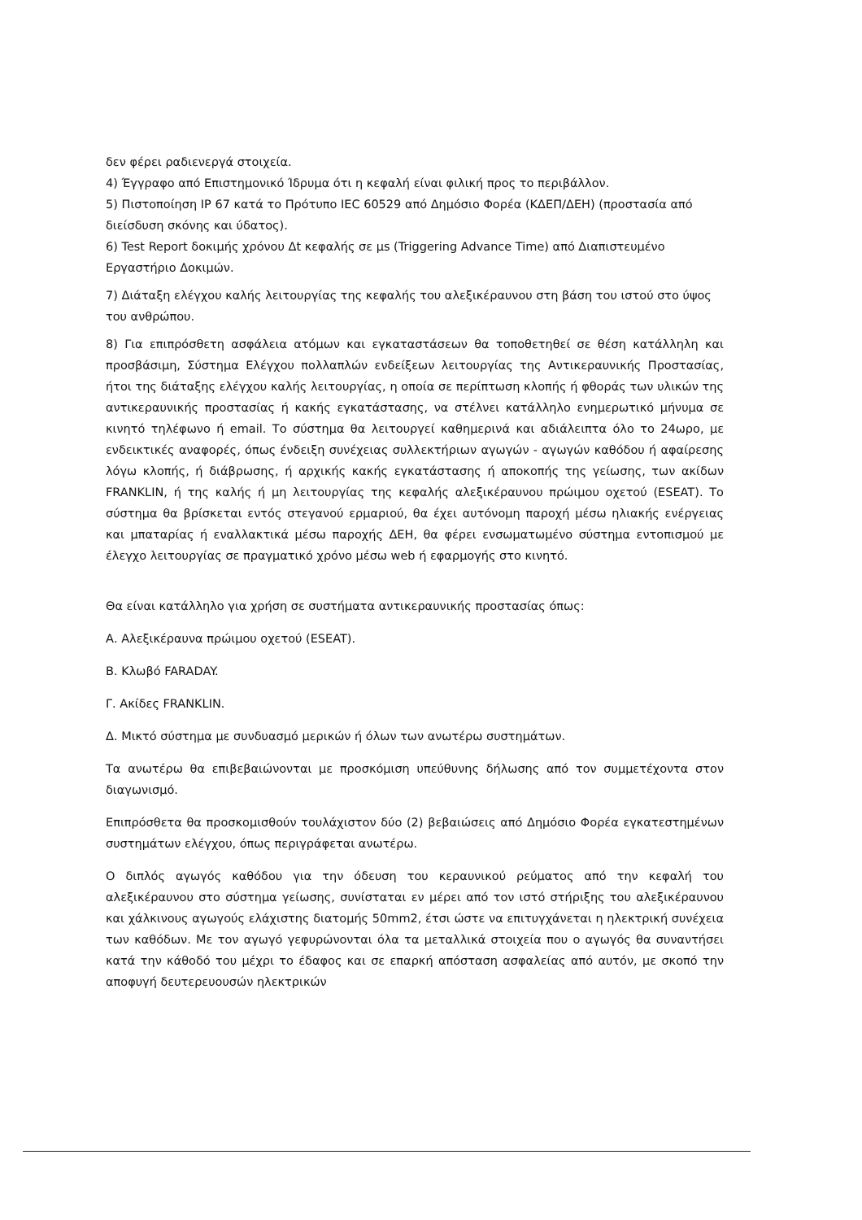δεν φέρει ραδιενεργά στοιχεία.
4) Έγγραφο από Επιστημονικό Ίδρυμα ότι η κεφαλή είναι φιλική προς το περιβάλλον.
5) Πιστοποίηση IP 67 κατά το Πρότυπο IEC 60529 από Δημόσιο Φορέα (ΚΔΕΠ/ΔΕΗ) (προστασία από διείσδυση σκόνης και ύδατος).
6) Test Report δοκιμής χρόνου Δt κεφαλής σε μs (Triggering Advance Time) από Διαπιστευμένο Εργαστήριο Δοκιμών.
7) Διάταξη ελέγχου καλής λειτουργίας της κεφαλής του αλεξικέραυνου στη βάση του ιστού στο ύψος του ανθρώπου.
8) Για επιπρόσθετη ασφάλεια ατόμων και εγκαταστάσεων θα τοποθετηθεί σε θέση κατάλληλη και προσβάσιμη, Σύστημα Ελέγχου πολλαπλών ενδείξεων λειτουργίας της Αντικεραυνικής Προστασίας, ήτοι της διάταξης ελέγχου καλής λειτουργίας, η οποία σε περίπτωση κλοπής ή φθοράς των υλικών της αντικεραυνικής προστασίας ή κακής εγκατάστασης, να στέλνει κατάλληλο ενημερωτικό μήνυμα σε κινητό τηλέφωνο ή email. Το σύστημα θα λειτουργεί καθημερινά και αδιάλειπτα όλο το 24ωρο, με ενδεικτικές αναφορές, όπως ένδειξη συνέχειας συλλεκτήριων αγωγών - αγωγών καθόδου ή αφαίρεσης λόγω κλοπής, ή διάβρωσης, ή αρχικής κακής εγκατάστασης ή αποκοπής της γείωσης, των ακίδων FRANKLIN, ή της καλής ή μη λειτουργίας της κεφαλής αλεξικέραυνου πρώιμου οχετού (ESEAT). Το σύστημα θα βρίσκεται εντός στεγανού ερμαριού, θα έχει αυτόνομη παροχή μέσω ηλιακής ενέργειας και μπαταρίας ή εναλλακτικά μέσω παροχής ΔΕΗ, θα φέρει ενσωματωμένο σύστημα εντοπισμού με έλεγχο λειτουργίας σε πραγματικό χρόνο μέσω web ή εφαρμογής στο κινητό.
Θα είναι κατάλληλο για χρήση σε συστήματα αντικεραυνικής προστασίας όπως:
Α. Αλεξικέραυνα πρώιμου οχετού (ESEAT).
Β. Κλωβό FARADAY.
Γ. Ακίδες FRANKLIN.
Δ. Μικτό σύστημα με συνδυασμό μερικών ή όλων των ανωτέρω συστημάτων.
Τα ανωτέρω θα επιβεβαιώνονται με προσκόμιση υπεύθυνης δήλωσης από τον συμμετέχοντα στον διαγωνισμό.
Επιπρόσθετα θα προσκομισθούν τουλάχιστον δύο (2) βεβαιώσεις από Δημόσιο Φορέα εγκατεστημένων συστημάτων ελέγχου, όπως περιγράφεται ανωτέρω.
Ο διπλός αγωγός καθόδου για την όδευση του κεραυνικού ρεύματος από την κεφαλή του αλεξικέραυνου στο σύστημα γείωσης, συνίσταται εν μέρει από τον ιστό στήριξης του αλεξικέραυνου και χάλκινους αγωγούς ελάχιστης διατομής 50mm2, έτσι ώστε να επιτυγχάνεται η ηλεκτρική συνέχεια των καθόδων. Με τον αγωγό γεφυρώνονται όλα τα μεταλλικά στοιχεία που ο αγωγός θα συναντήσει κατά την κάθοδό του μέχρι το έδαφος και σε επαρκή απόσταση ασφαλείας από αυτόν, με σκοπό την αποφυγή δευτερευουσών ηλεκτρικών